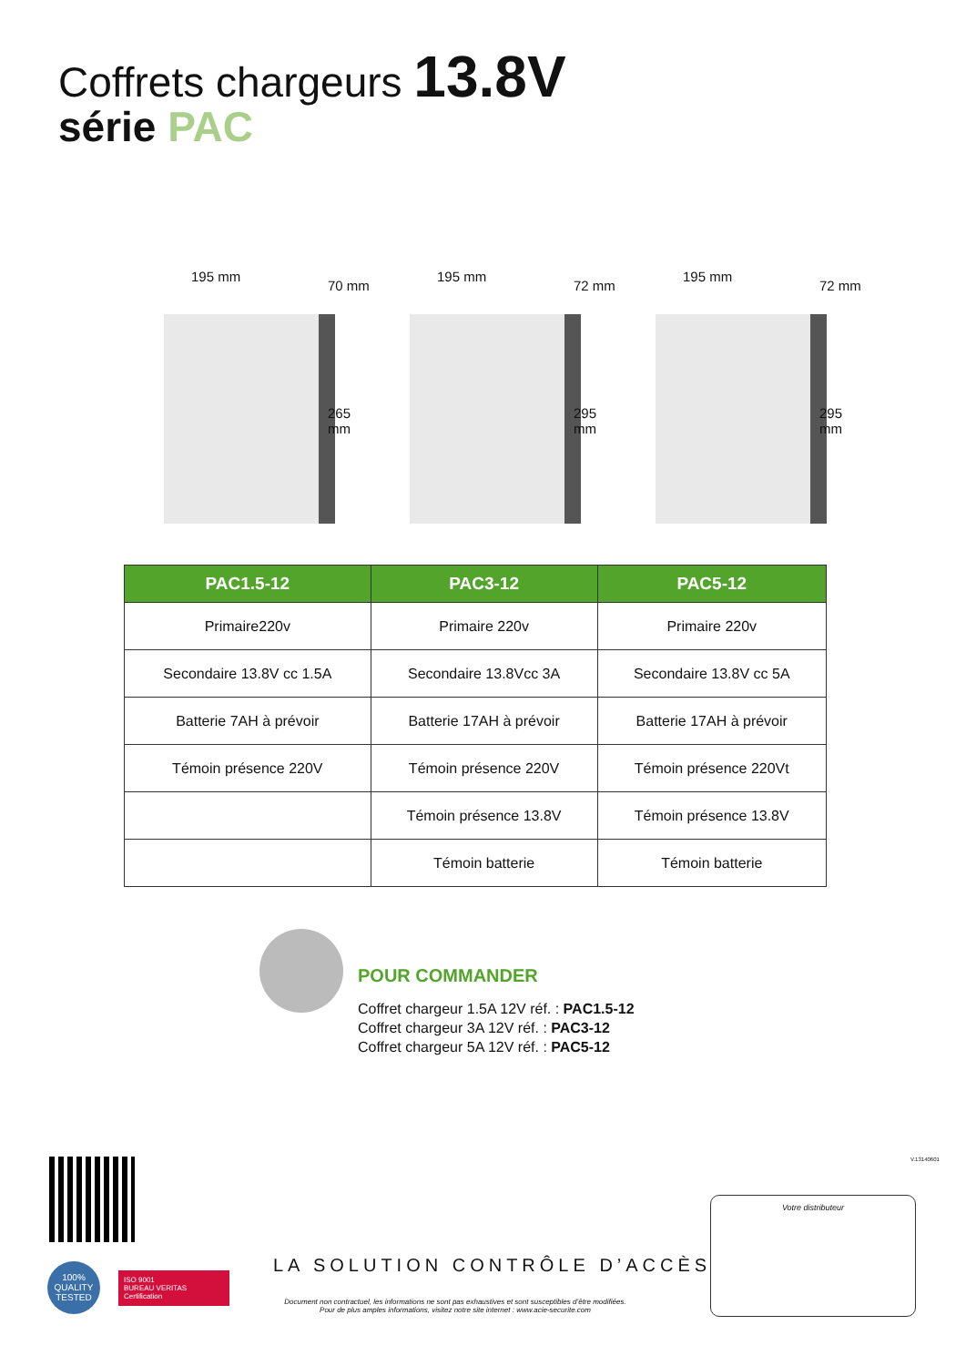Coffrets chargeurs 13.8V
série PAC
195 mm
70 mm
265 mm
195 mm
72 mm
295 mm
195 mm
72 mm
295 mm
| PAC1.5-12 | PAC3-12 | PAC5-12 |
| --- | --- | --- |
| Primaire220v | Primaire 220v | Primaire 220v |
| Secondaire 13.8V cc 1.5A | Secondaire 13.8Vcc 3A | Secondaire 13.8V cc 5A |
| Batterie 7AH à prévoir | Batterie 17AH à prévoir | Batterie 17AH à prévoir |
| Témoin présence 220V | Témoin présence 220V | Témoin présence 220Vt |
| | Témoin présence 13.8V | Témoin présence 13.8V |
| | Témoin batterie | Témoin batterie |
POUR COMMANDER
Coffret chargeur 1.5A 12V réf. : PAC1.5-12
Coffret chargeur 3A 12V réf. : PAC3-12
Coffret chargeur 5A 12V réf. : PAC5-12
100%
QUALITY
TESTED
ISO 9001
BUREAU VERITAS
Certification
LA SOLUTION CONTRÔLE D’ACCÈS
Document non contractuel, les informations ne sont pas exhaustives et sont susceptibles d’être modifiées.
Pour de plus amples informations, visitez notre site internet : www.acie-securite.com
V.13140601
Votre distributeur